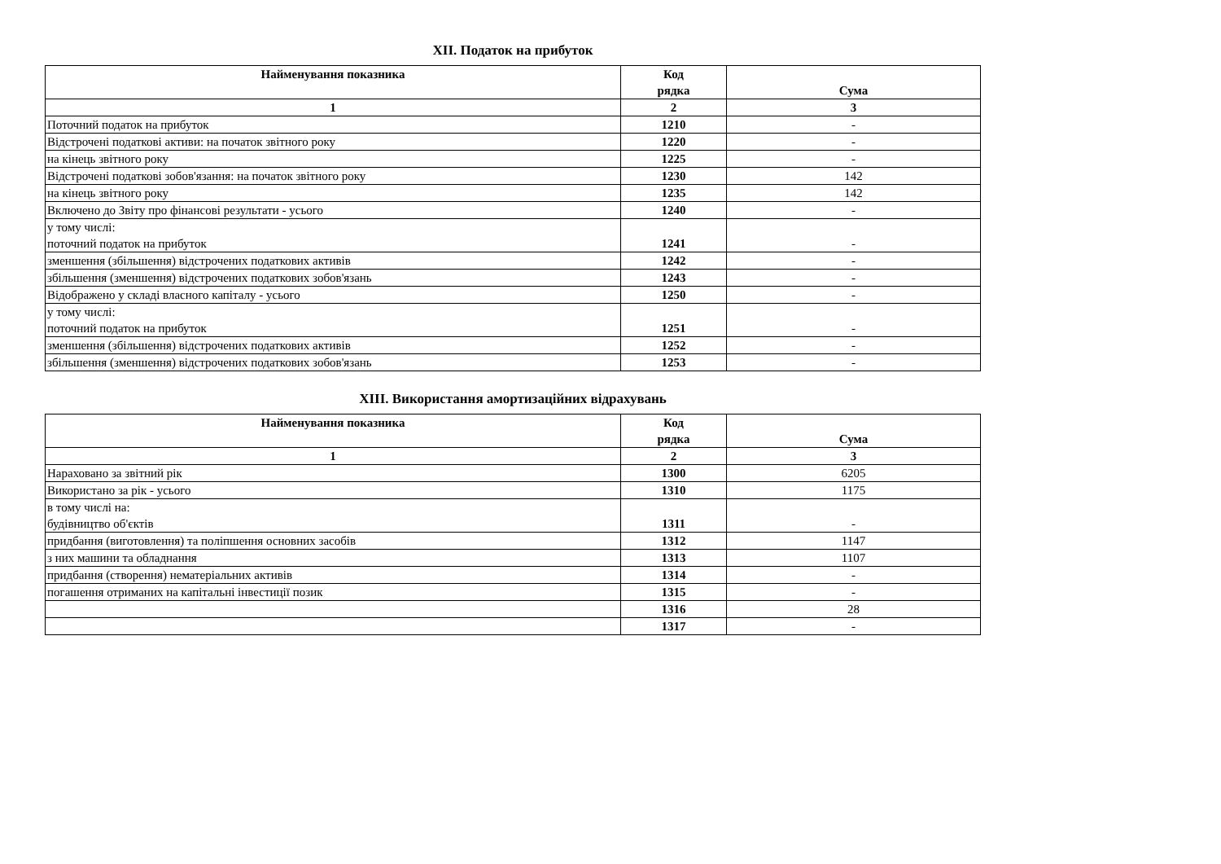XII. Податок на прибуток
| Найменування показника | Код рядка | Сума |
| --- | --- | --- |
| 1 | 2 | 3 |
| Поточний податок на прибуток | 1210 | - |
| Відстрочені податкові активи: на початок звітного року | 1220 | - |
| на кінець звітного року | 1225 | - |
| Відстрочені податкові зобов'язання: на початок звітного року | 1230 | 142 |
| на кінець звітного року | 1235 | 142 |
| Включено до Звіту про фінансові результати - усього | 1240 | - |
| у тому числі: поточний податок на прибуток | 1241 | - |
| зменшення (збільшення) відстрочених податкових активів | 1242 | - |
| збільшення (зменшення) відстрочених податкових зобов'язань | 1243 | - |
| Відображено у складі власного капіталу - усього | 1250 | - |
| у тому числі: поточний податок на прибуток | 1251 | - |
| зменшення (збільшення) відстрочених податкових активів | 1252 | - |
| збільшення (зменшення) відстрочених податкових зобов'язань | 1253 | - |
XIII. Використання амортизаційних відрахувань
| Найменування показника | Код рядка | Сума |
| --- | --- | --- |
| 1 | 2 | 3 |
| Нараховано за звітний рік | 1300 | 6205 |
| Використано за рік - усього | 1310 | 1175 |
| в тому числі на: будівництво об'єктів | 1311 | - |
| придбання (виготовлення) та поліпшення основних засобів | 1312 | 1147 |
| з них машини та обладнання | 1313 | 1107 |
| придбання (створення) нематеріальних активів | 1314 | - |
| погашення отриманих на капітальні інвестиції позик | 1315 | - |
| | 1316 | 28 |
| | 1317 | - |